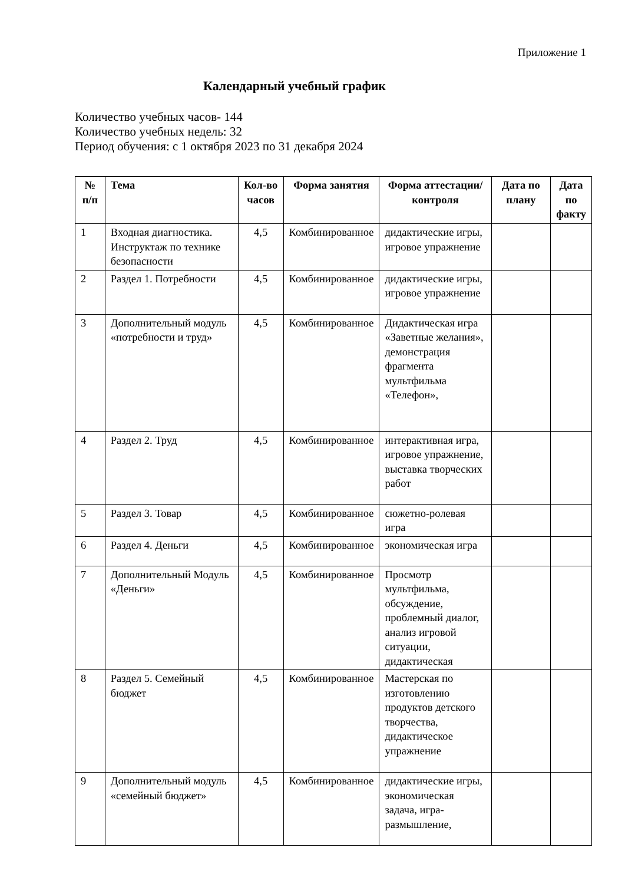Приложение 1
Календарный учебный график
Количество учебных часов- 144
Количество учебных недель: 32
Период обучения: с 1 октября 2023 по 31 декабря 2024
| № п/п | Тема | Кол-во часов | Форма занятия | Форма аттестации/ контроля | Дата по плану | Дата по факту |
| --- | --- | --- | --- | --- | --- | --- |
| 1 | Входная диагностика. Инструктаж по технике безопасности | 4,5 | Комбинированное | дидактические игры, игровое упражнение | | |
| 2 | Раздел 1. Потребности | 4,5 | Комбинированное | дидактические игры, игровое упражнение | | |
| 3 | Дополнительный модуль «потребности и труд» | 4,5 | Комбинированное | Дидактическая игра «Заветные желания», демонстрация фрагмента мультфильма «Телефон», | | |
| 4 | Раздел 2. Труд | 4,5 | Комбинированное | интерактивная игра, игровое упражнение, выставка творческих работ | | |
| 5 | Раздел 3. Товар | 4,5 | Комбинированное | сюжетно-ролевая игра | | |
| 6 | Раздел 4. Деньги | 4,5 | Комбинированное | экономическая игра | | |
| 7 | Дополнительный Модуль «Деньги» | 4,5 | Комбинированное | Просмотр мультфильма, обсуждение, проблемный диалог, анализ игровой ситуации, дидактическая | | |
| 8 | Раздел 5. Семейный бюджет | 4,5 | Комбинированное | Мастерская по изготовлению продуктов детского творчества, дидактическое упражнение | | |
| 9 | Дополнительный модуль «семейный бюджет» | 4,5 | Комбинированное | дидактические игры, экономическая задача, игра-размышление, | | |